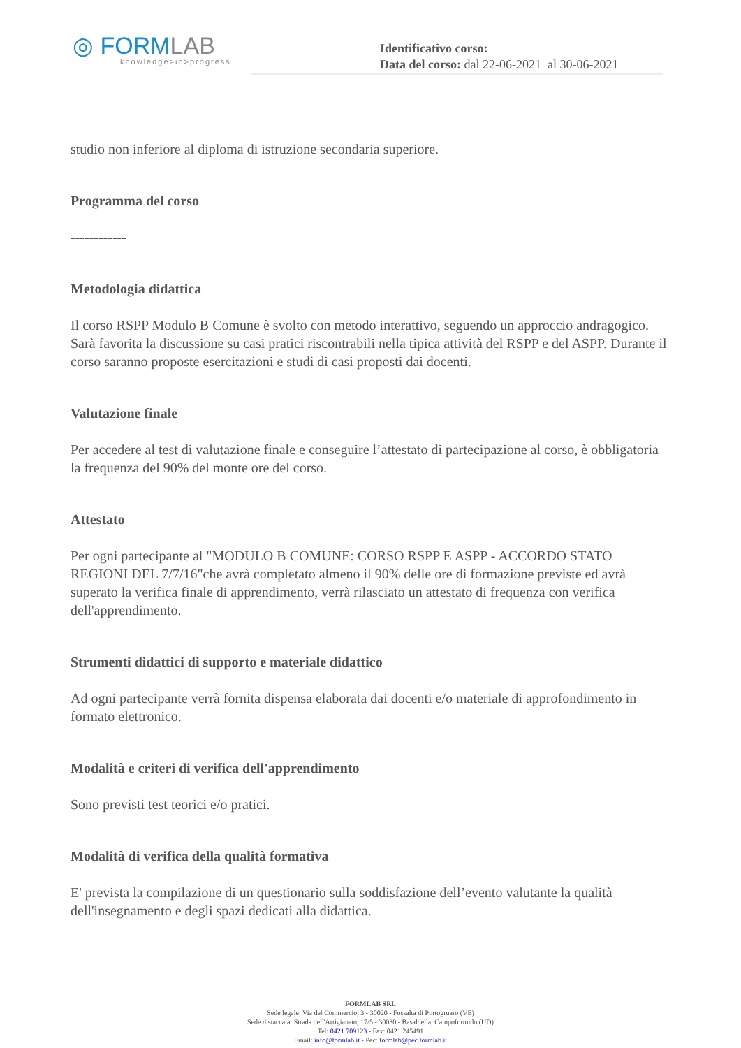◎ FORMLAB
knowledge>in>progress
Identificativo corso:
Data del corso: dal 22-06-2021 al 30-06-2021
studio non inferiore al diploma di istruzione secondaria superiore.
Programma del corso
------------
Metodologia didattica
Il corso RSPP Modulo B Comune è svolto con metodo interattivo, seguendo un approccio andragogico. Sarà favorita la discussione su casi pratici riscontrabili nella tipica attività del RSPP e del ASPP. Durante il corso saranno proposte esercitazioni e studi di casi proposti dai docenti.
Valutazione finale
Per accedere al test di valutazione finale e conseguire l’attestato di partecipazione al corso, è obbligatoria la frequenza del 90% del monte ore del corso.
Attestato
Per ogni partecipante al "MODULO B COMUNE: CORSO RSPP E ASPP - ACCORDO STATO REGIONI DEL 7/7/16"che avrà completato almeno il 90% delle ore di formazione previste ed avrà superato la verifica finale di apprendimento, verrà rilasciato un attestato di frequenza con verifica dell'apprendimento.
Strumenti didattici di supporto e materiale didattico
Ad ogni partecipante verrà fornita dispensa elaborata dai docenti e/o materiale di approfondimento in formato elettronico.
Modalità e criteri di verifica dell'apprendimento
Sono previsti test teorici e/o pratici.
Modalità di verifica della qualità formativa
E' prevista la compilazione di un questionario sulla soddisfazione dell’evento valutante la qualità dell'insegnamento e degli spazi dedicati alla didattica.
FORMLAB SRL
Sede legale: Via del Commercio, 3 - 30020 - Fossalta di Portogruaro (VE)
Sede distaccata: Strada dell'Artigianato, 17/5 - 30030 - Basaldella, Campoformido (UD)
Tel: 0421 709123 - Fax: 0421 245491
Email: info@formlab.it - Pec: formlab@pec.formlab.it